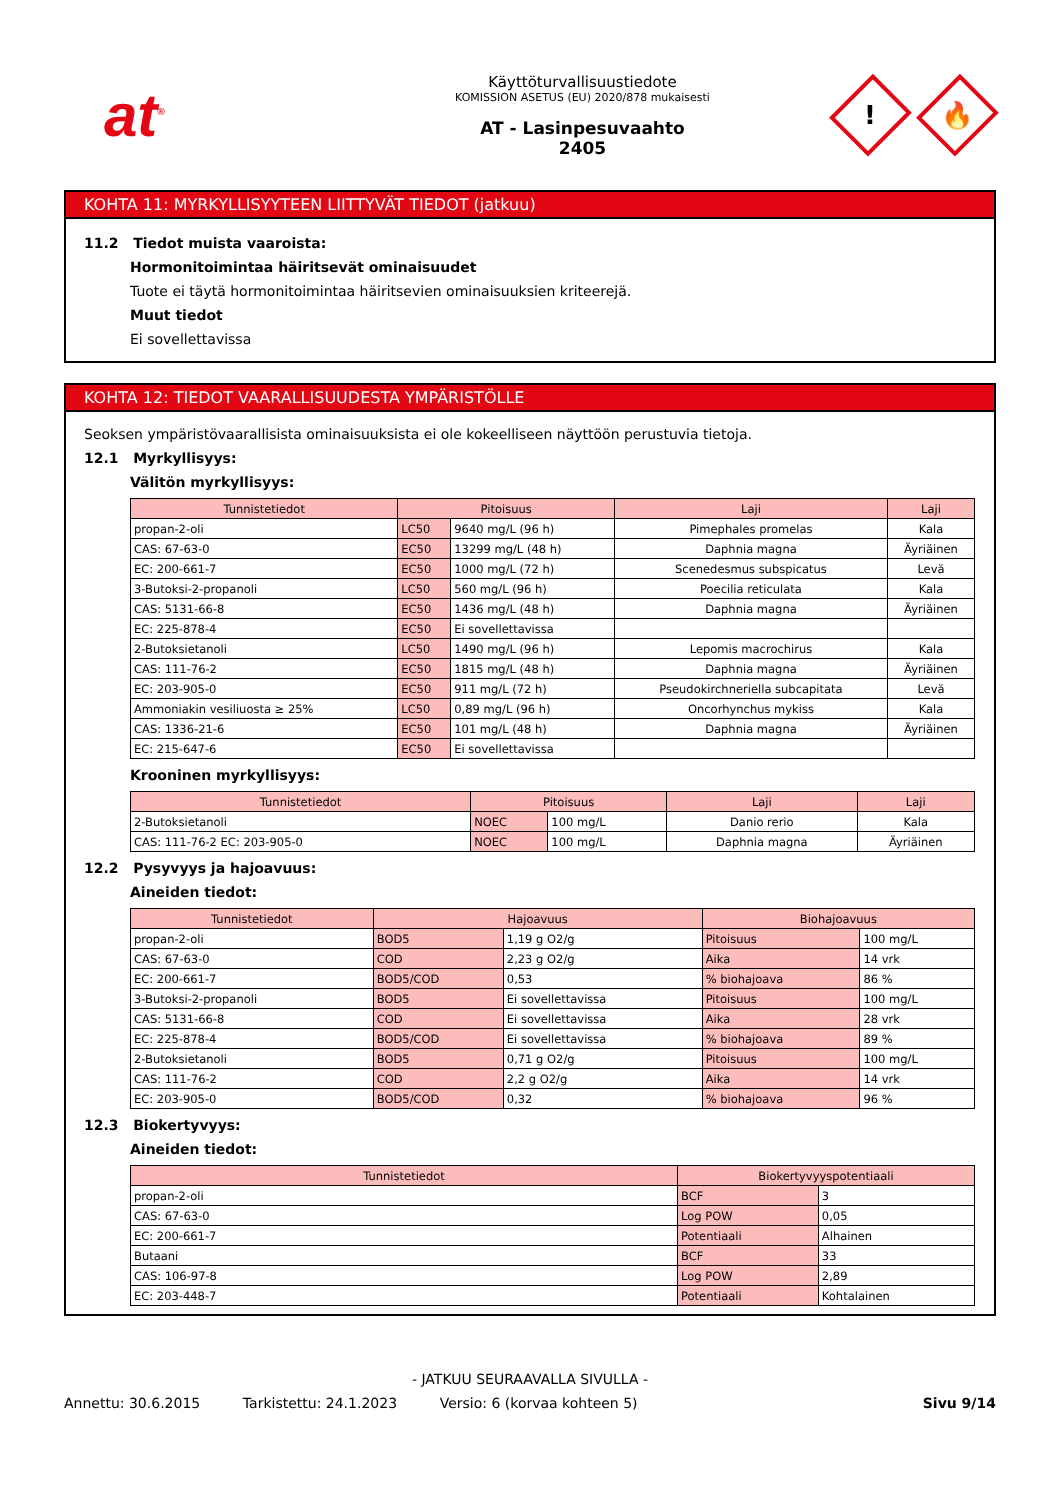at<sup>®</sup>
Käyttöturvallisuustiedote
KOMISSION ASETUS (EU) 2020/878 mukaisesti
AT - Lasinpesuvaahto
2405
!
🔥
KOHTA 11: MYRKYLLISYYTEEN LIITTYVÄT TIEDOT (jatkuu)
11.2 Tiedot muista vaaroista:
Hormonitoimintaa häiritsevät ominaisuudet
Tuote ei täytä hormonitoimintaa häiritsevien ominaisuuksien kriteerejä.
Muut tiedot
Ei sovellettavissa
KOHTA 12: TIEDOT VAARALLISUUDESTA YMPÄRISTÖLLE
Seoksen ympäristövaarallisista ominaisuuksista ei ole kokeelliseen näyttöön perustuvia tietoja.
12.1 Myrkyllisyys:
Välitön myrkyllisyys:
| Tunnistetiedot | Pitoisuus | | Laji | Laji |
| --- | --- | --- | --- | --- |
| propan-2-oli | LC50 | 9640 mg/L (96 h) | Pimephales promelas | Kala |
| CAS: 67-63-0 | EC50 | 13299 mg/L (48 h) | Daphnia magna | Äyriäinen |
| EC: 200-661-7 | EC50 | 1000 mg/L (72 h) | Scenedesmus subspicatus | Levä |
| 3-Butoksi-2-propanoli | LC50 | 560 mg/L (96 h) | Poecilia reticulata | Kala |
| CAS: 5131-66-8 | EC50 | 1436 mg/L (48 h) | Daphnia magna | Äyriäinen |
| EC: 225-878-4 | EC50 | Ei sovellettavissa | | |
| 2-Butoksietanoli | LC50 | 1490 mg/L (96 h) | Lepomis macrochirus | Kala |
| CAS: 111-76-2 | EC50 | 1815 mg/L (48 h) | Daphnia magna | Äyriäinen |
| EC: 203-905-0 | EC50 | 911 mg/L (72 h) | Pseudokirchneriella subcapitata | Levä |
| Ammoniakin vesiliuosta ≥ 25% | LC50 | 0,89 mg/L (96 h) | Oncorhynchus mykiss | Kala |
| CAS: 1336-21-6 | EC50 | 101 mg/L (48 h) | Daphnia magna | Äyriäinen |
| EC: 215-647-6 | EC50 | Ei sovellettavissa | | |
Krooninen myrkyllisyys:
| Tunnistetiedot | Pitoisuus | | Laji | Laji |
| --- | --- | --- | --- | --- |
| 2-Butoksietanoli | NOEC | 100 mg/L | Danio rerio | Kala |
| CAS: 111-76-2 EC: 203-905-0 | NOEC | 100 mg/L | Daphnia magna | Äyriäinen |
12.2 Pysyvyys ja hajoavuus:
Aineiden tiedot:
| Tunnistetiedot | Hajoavuus | | Biohajoavuus | |
| --- | --- | --- | --- | --- |
| propan-2-oli | BOD5 | 1,19 g O2/g | Pitoisuus | 100 mg/L |
| CAS: 67-63-0 | COD | 2,23 g O2/g | Aika | 14 vrk |
| EC: 200-661-7 | BOD5/COD | 0,53 | % biohajoava | 86 % |
| 3-Butoksi-2-propanoli | BOD5 | Ei sovellettavissa | Pitoisuus | 100 mg/L |
| CAS: 5131-66-8 | COD | Ei sovellettavissa | Aika | 28 vrk |
| EC: 225-878-4 | BOD5/COD | Ei sovellettavissa | % biohajoava | 89 % |
| 2-Butoksietanoli | BOD5 | 0,71 g O2/g | Pitoisuus | 100 mg/L |
| CAS: 111-76-2 | COD | 2,2 g O2/g | Aika | 14 vrk |
| EC: 203-905-0 | BOD5/COD | 0,32 | % biohajoava | 96 % |
12.3 Biokertyvyys:
Aineiden tiedot:
| Tunnistetiedot | Biokertyvyyspotentiaali | |
| --- | --- | --- |
| propan-2-oli | BCF | 3 |
| CAS: 67-63-0 | Log POW | 0,05 |
| EC: 200-661-7 | Potentiaali | Alhainen |
| Butaani | BCF | 33 |
| CAS: 106-97-8 | Log POW | 2,89 |
| EC: 203-448-7 | Potentiaali | Kohtalainen |
- JATKUU SEURAAVALLA SIVULLA -
Annettu: 30.6.2015 Tarkistettu: 24.1.2023 Versio: 6 (korvaa kohteen 5) Sivu 9/14